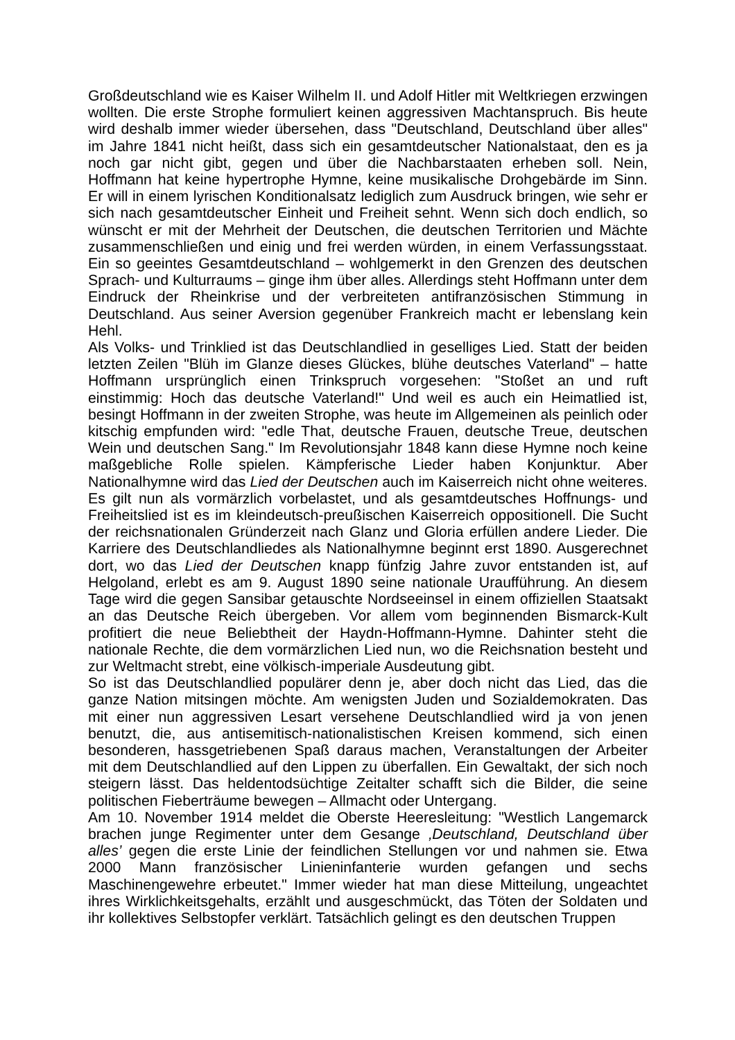Großdeutschland wie es Kaiser Wilhelm II. und Adolf Hitler mit Weltkriegen erzwingen wollten. Die erste Strophe formuliert keinen aggressiven Machtanspruch. Bis heute wird deshalb immer wieder übersehen, dass "Deutschland, Deutschland über alles" im Jahre 1841 nicht heißt, dass sich ein gesamtdeutscher Nationalstaat, den es ja noch gar nicht gibt, gegen und über die Nachbarstaaten erheben soll. Nein, Hoffmann hat keine hypertrophe Hymne, keine musikalische Drohgebärde im Sinn. Er will in einem lyrischen Konditionalsatz lediglich zum Ausdruck bringen, wie sehr er sich nach gesamtdeutscher Einheit und Freiheit sehnt. Wenn sich doch endlich, so wünscht er mit der Mehrheit der Deutschen, die deutschen Territorien und Mächte zusammenschließen und einig und frei werden würden, in einem Verfassungsstaat. Ein so geeintes Gesamtdeutschland – wohlgemerkt in den Grenzen des deutschen Sprach- und Kulturraums – ginge ihm über alles. Allerdings steht Hoffmann unter dem Eindruck der Rheinkrise und der verbreiteten antifranzösischen Stimmung in Deutschland. Aus seiner Aversion gegenüber Frankreich macht er lebenslang kein Hehl.
Als Volks- und Trinklied ist das Deutschlandlied in geselliges Lied. Statt der beiden letzten Zeilen "Blüh im Glanze dieses Glückes, blühe deutsches Vaterland" – hatte Hoffmann ursprünglich einen Trinkspruch vorgesehen: "Stoßet an und ruft einstimmig: Hoch das deutsche Vaterland!" Und weil es auch ein Heimatlied ist, besingt Hoffmann in der zweiten Strophe, was heute im Allgemeinen als peinlich oder kitschig empfunden wird: "edle That, deutsche Frauen, deutsche Treue, deutschen Wein und deutschen Sang." Im Revolutionsjahr 1848 kann diese Hymne noch keine maßgebliche Rolle spielen. Kämpferische Lieder haben Konjunktur. Aber Nationalhymne wird das Lied der Deutschen auch im Kaiserreich nicht ohne weiteres. Es gilt nun als vormärzlich vorbelastet, und als gesamtdeutsches Hoffnungs- und Freiheitslied ist es im kleindeutsch-preußischen Kaiserreich oppositionell. Die Sucht der reichsnationalen Gründerzeit nach Glanz und Gloria erfüllen andere Lieder. Die Karriere des Deutschlandliedes als Nationalhymne beginnt erst 1890. Ausgerechnet dort, wo das Lied der Deutschen knapp fünfzig Jahre zuvor entstanden ist, auf Helgoland, erlebt es am 9. August 1890 seine nationale Uraufführung. An diesem Tage wird die gegen Sansibar getauschte Nordseeinsel in einem offiziellen Staatsakt an das Deutsche Reich übergeben. Vor allem vom beginnenden Bismarck-Kult profitiert die neue Beliebtheit der Haydn-Hoffmann-Hymne. Dahinter steht die nationale Rechte, die dem vormärzlichen Lied nun, wo die Reichsnation besteht und zur Weltmacht strebt, eine völkisch-imperiale Ausdeutung gibt.
So ist das Deutschlandlied populärer denn je, aber doch nicht das Lied, das die ganze Nation mitsingen möchte. Am wenigsten Juden und Sozialdemokraten. Das mit einer nun aggressiven Lesart versehene Deutschlandlied wird ja von jenen benutzt, die, aus antisemitisch-nationalistischen Kreisen kommend, sich einen besonderen, hassgetriebenen Spaß daraus machen, Veranstaltungen der Arbeiter mit dem Deutschlandlied auf den Lippen zu überfallen. Ein Gewaltakt, der sich noch steigern lässt. Das heldentodsüchtige Zeitalter schafft sich die Bilder, die seine politischen Fieberträume bewegen – Allmacht oder Untergang.
Am 10. November 1914 meldet die Oberste Heeresleitung: "Westlich Langemarck brachen junge Regimenter unter dem Gesange ‚Deutschland, Deutschland über alles’ gegen die erste Linie der feindlichen Stellungen vor und nahmen sie. Etwa 2000 Mann französischer Linieninfanterie wurden gefangen und sechs Maschinengewehre erbeutet." Immer wieder hat man diese Mitteilung, ungeachtet ihres Wirklichkeitsgehalts, erzählt und ausgeschmückt, das Töten der Soldaten und ihr kollektives Selbstopfer verklärt. Tatsächlich gelingt es den deutschen Truppen